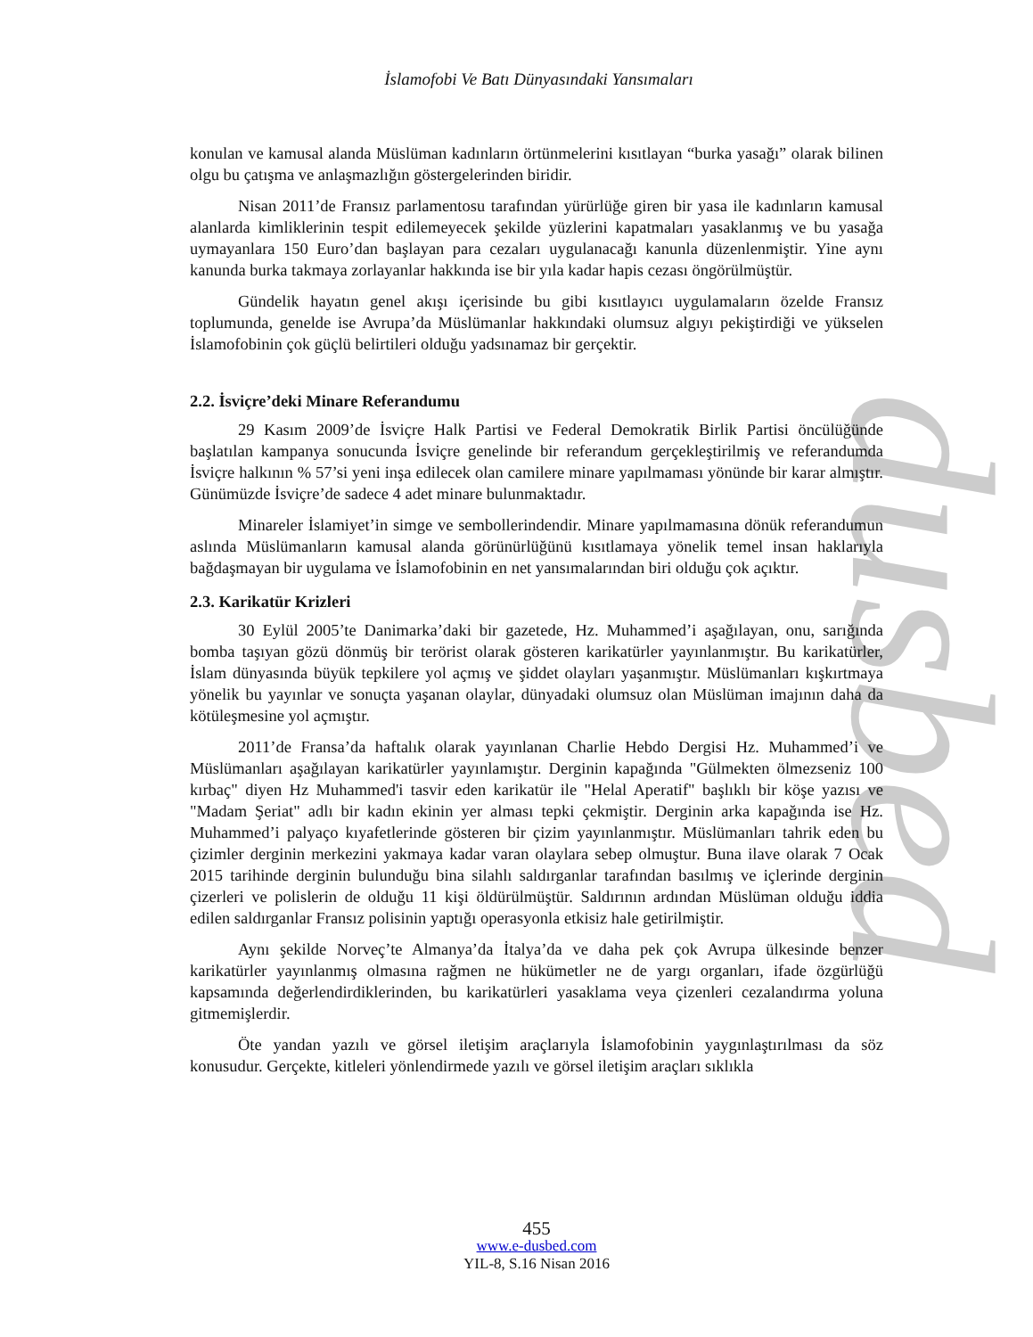dusbed
İslamofobi Ve Batı Dünyasındaki Yansımaları
konulan ve kamusal alanda Müslüman kadınların örtünmelerini kısıtlayan “burka yasağı” olarak bilinen olgu bu çatışma ve anlaşmazlığın göstergelerinden biridir.
Nisan 2011’de Fransız parlamentosu tarafından yürürlüğe giren bir yasa ile kadınların kamusal alanlarda kimliklerinin tespit edilemeyecek şekilde yüzlerini kapatmaları yasaklanmış ve bu yasağa uymayanlara 150 Euro’dan başlayan para cezaları uygulanacağı kanunla düzenlenmiştir. Yine aynı kanunda burka takmaya zorlayanlar hakkında ise bir yıla kadar hapis cezası öngörülmüştür.
Gündelik hayatın genel akışı içerisinde bu gibi kısıtlayıcı uygulamaların özelde Fransız toplumunda, genelde ise Avrupa’da Müslümanlar hakkındaki olumsuz algıyı pekiştirdiği ve yükselen İslamofobinin çok güçlü belirtileri olduğu yadsınamaz bir gerçektir.
2.2. İsviçre’deki Minare Referandumu
29 Kasım 2009’de İsviçre Halk Partisi ve Federal Demokratik Birlik Partisi öncülüğünde başlatılan kampanya sonucunda İsviçre genelinde bir referandum gerçekleştirilmiş ve referandumda İsviçre halkının % 57’si yeni inşa edilecek olan camilere minare yapılmaması yönünde bir karar almıştır. Günümüzde İsviçre’de sadece 4 adet minare bulunmaktadır.
Minareler İslamiyet’in simge ve sembollerindendir. Minare yapılmamasına dönük referandumun aslında Müslümanların kamusal alanda görünürlüğünü kısıtlamaya yönelik temel insan haklarıyla bağdaşmayan bir uygulama ve İslamofobinin en net yansımalarından biri olduğu çok açıktır.
2.3. Karikatür Krizleri
30 Eylül 2005’te Danimarka’daki bir gazetede, Hz. Muhammed’i aşağılayan, onu, sarığında bomba taşıyan gözü dönmüş bir terörist olarak gösteren karikatürler yayınlanmıştır. Bu karikatürler, İslam dünyasında büyük tepkilere yol açmış ve şiddet olayları yaşanmıştır. Müslümanları kışkırtmaya yönelik bu yayınlar ve sonuçta yaşanan olaylar, dünyadaki olumsuz olan Müslüman imajının daha da kötüleşmesine yol açmıştır.
2011’de Fransa’da haftalık olarak yayınlanan Charlie Hebdo Dergisi Hz. Muhammed’i ve Müslümanları aşağılayan karikatürler yayınlamıştır. Derginin kapağında "Gülmekten ölmezseniz 100 kırbaç" diyen Hz Muhammed'i tasvir eden karikatür ile "Helal Aperatif" başlıklı bir köşe yazısı ve "Madam Şeriat" adlı bir kadın ekinin yer alması tepki çekmiştir. Derginin arka kapağında ise Hz. Muhammed’i palyaço kıyafetlerinde gösteren bir çizim yayınlanmıştır. Müslümanları tahrik eden bu çizimler derginin merkezini yakmaya kadar varan olaylara sebep olmuştur. Buna ilave olarak 7 Ocak 2015 tarihinde derginin bulunduğu bina silahlı saldırganlar tarafından basılmış ve içlerinde derginin çizerleri ve polislerin de olduğu 11 kişi öldürülmüştür. Saldırının ardından Müslüman olduğu iddia edilen saldırganlar Fransız polisinin yaptığı operasyonla etkisiz hale getirilmiştir.
Aynı şekilde Norveç’te Almanya’da İtalya’da ve daha pek çok Avrupa ülkesinde benzer karikatürler yayınlanmış olmasına rağmen ne hükümetler ne de yargı organları, ifade özgürlüğü kapsamında değerlendirdiklerinden, bu karikatürleri yasaklama veya çizenleri cezalandırma yoluna gitmemişlerdir.
Öte yandan yazılı ve görsel iletişim araçlarıyla İslamofobinin yaygınlaştırılması da söz konusudur. Gerçekte, kitleleri yönlendirmede yazılı ve görsel iletişim araçları sıklıkla
455
www.e-dusbed.com
YIL-8, S.16 Nisan 2016